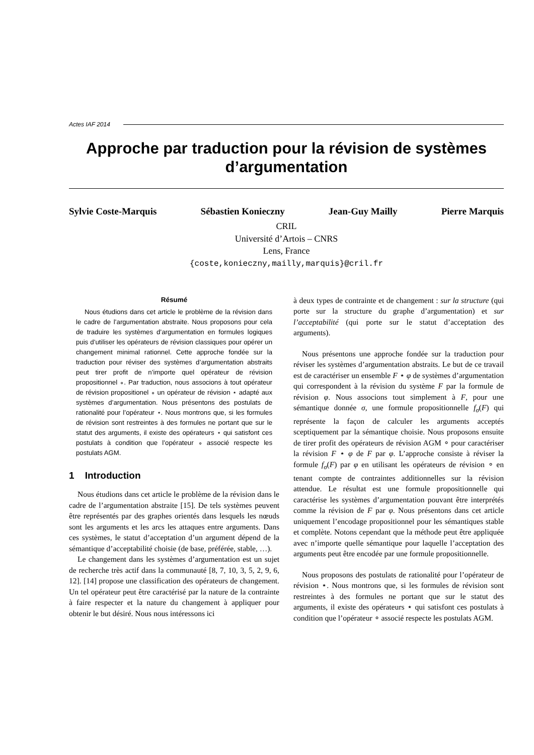Actes IAF 2014
Approche par traduction pour la révision de systèmes d’argumentation
Sylvie Coste-Marquis Sébastien Konieczny Jean-Guy Mailly Pierre Marquis
CRIL
Université d’Artois – CNRS
Lens, France
{coste,konieczny,mailly,marquis}@cril.fr
Résumé
Nous étudions dans cet article le problème de la révision dans le cadre de l’argumentation abstraite. Nous proposons pour cela de traduire les systèmes d’argumentation en formules logiques puis d’utiliser les opérateurs de révision classiques pour opérer un changement minimal rationnel. Cette approche fondée sur la traduction pour réviser des systèmes d’argumentation abstraits peut tirer profit de n’importe quel opérateur de révision propositionnel ∘. Par traduction, nous associons à tout opérateur de révision propositionel ∘ un opérateur de révision ⋆ adapté aux systèmes d’argumentation. Nous présentons des postulats de rationalité pour l’opérateur ⋆. Nous montrons que, si les formules de révision sont restreintes à des formules ne portant que sur le statut des arguments, il existe des opérateurs ⋆ qui satisfont ces postulats à condition que l’opérateur ∘ associé respecte les postulats AGM.
1 Introduction
Nous étudions dans cet article le problème de la révision dans le cadre de l’argumentation abstraite [15]. De tels systèmes peuvent être représentés par des graphes orientés dans lesquels les nœuds sont les arguments et les arcs les attaques entre arguments. Dans ces systèmes, le statut d’acceptation d’un argument dépend de la sémantique d’acceptabilité choisie (de base, préférée, stable, …).
Le changement dans les systèmes d’argumentation est un sujet de recherche très actif dans la communauté [8, 7, 10, 3, 5, 2, 9, 6, 12]. [14] propose une classification des opérateurs de changement. Un tel opérateur peut être caractérisé par la nature de la contrainte à faire respecter et la nature du changement à appliquer pour obtenir le but désiré. Nous nous intéressons ici
à deux types de contrainte et de changement : sur la structure (qui porte sur la structure du graphe d’argumentation) et sur l’acceptabilité (qui porte sur le statut d’acceptation des arguments).
Nous présentons une approche fondée sur la traduction pour réviser les systèmes d’argumentation abstraits. Le but de ce travail est de caractériser un ensemble F ⋆ φ de systèmes d’argumentation qui correspondent à la révision du système F par la formule de révision φ. Nous associons tout simplement à F, pour une sémantique donnée σ, une formule propositionnelle f<sub>σ</sub>(F) qui représente la façon de calculer les arguments acceptés sceptiquement par la sémantique choisie. Nous proposons ensuite de tirer profit des opérateurs de révision AGM ∘ pour caractériser la révision F ⋆ φ de F par φ. L’approche consiste à réviser la formule f<sub>σ</sub>(F) par φ en utilisant les opérateurs de révision ∘ en tenant compte de contraintes additionnelles sur la révision attendue. Le résultat est une formule propositionnelle qui caractérise les systèmes d’argumentation pouvant être interprétés comme la révision de F par φ. Nous présentons dans cet article uniquement l’encodage propositionnel pour les sémantiques stable et complète. Notons cependant que la méthode peut être appliquée avec n’importe quelle sémantique pour laquelle l’acceptation des arguments peut être encodée par une formule propositionnelle.
Nous proposons des postulats de rationalité pour l’opérateur de révision ⋆. Nous montrons que, si les formules de révision sont restreintes à des formules ne portant que sur le statut des arguments, il existe des opérateurs ⋆ qui satisfont ces postulats à condition que l’opérateur ∘ associé respecte les postulats AGM.